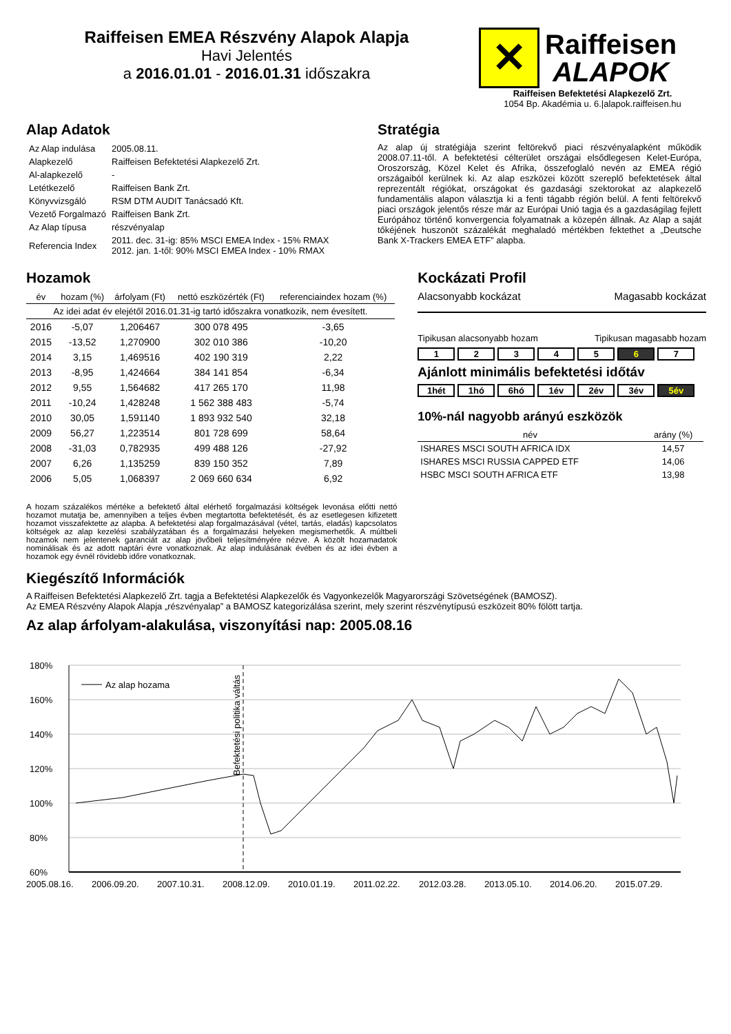Raiffeisen EMEA Részvény Alapok Alapja
Havi Jelentés
a 2016.01.01 - 2016.01.31 időszakra
✕
Raiffeisen
ALAPOK
Raiffeisen Befektetési Alapkezelő Zrt.
1054 Bp. Akadémia u. 6.|alapok.raiffeisen.hu
Alap Adatok
| Az Alap indulása | 2005.08.11. |
| Alapkezelő | Raiffeisen Befektetési Alapkezelő Zrt. |
| Al-alapkezelő | - |
| Letétkezelő | Raiffeisen Bank Zrt. |
| Könyvvizsgáló | RSM DTM AUDIT Tanácsadó Kft. |
| Vezető Forgalmazó | Raiffeisen Bank Zrt. |
| Az Alap típusa | részvényalap |
| Referencia Index | 2011. dec. 31-ig: 85% MSCI EMEA Index - 15% RMAX 2012. jan. 1-től: 90% MSCI EMEA Index - 10% RMAX |
Stratégia
Az alap új stratégiája szerint feltörekvő piaci részvényalapként működik 2008.07.11-től. A befektetési célterület országai elsődlegesen Kelet-Európa, Oroszország, Közel Kelet és Afrika, összefoglaló nevén az EMEA régió országaiból kerülnek ki. Az alap eszközei között szereplő befektetések által reprezentált régiókat, országokat és gazdasági szektorokat az alapkezelő fundamentális alapon választja ki a fenti tágabb régión belül. A fenti feltörekvő piaci országok jelentős része már az Európai Unió tagja és a gazdaságilag fejlett Európához történő konvergencia folyamatnak a közepén állnak. Az Alap a saját tőkéjének huszonöt százalékát meghaladó mértékben fektethet a „Deutsche Bank X-Trackers EMEA ETF” alapba.
Hozamok
| év | hozam (%) | árfolyam (Ft) | nettó eszközérték (Ft) | referenciaindex hozam (%) |
| --- | --- | --- | --- | --- |
| Az idei adat év elejétől 2016.01.31-ig tartó időszakra vonatkozik, nem évesített. | | | | |
| 2016 | -5,07 | 1,206467 | 300 078 495 | -3,65 |
| 2015 | -13,52 | 1,270900 | 302 010 386 | -10,20 |
| 2014 | 3,15 | 1,469516 | 402 190 319 | 2,22 |
| 2013 | -8,95 | 1,424664 | 384 141 854 | -6,34 |
| 2012 | 9,55 | 1,564682 | 417 265 170 | 11,98 |
| 2011 | -10,24 | 1,428248 | 1 562 388 483 | -5,74 |
| 2010 | 30,05 | 1,591140 | 1 893 932 540 | 32,18 |
| 2009 | 56,27 | 1,223514 | 801 728 699 | 58,64 |
| 2008 | -31,03 | 0,782935 | 499 488 126 | -27,92 |
| 2007 | 6,26 | 1,135259 | 839 150 352 | 7,89 |
| 2006 | 5,05 | 1,068397 | 2 069 660 634 | 6,92 |
A hozam százalékos mértéke a befektető által elérhető forgalmazási költségek levonása előtti nettó hozamot mutatja be, amennyiben a teljes évben megtartotta befektetését, és az esetlegesen kifizetett hozamot visszafektette az alapba. A befektetési alap forgalmazásával (vétel, tartás, eladás) kapcsolatos költségek az alap kezelési szabályzatában és a forgalmazási helyeken megismerhetők. A múltbeli hozamok nem jelentenek garanciát az alap jövőbeli teljesítményére nézve. A közölt hozamadatok nominálisak és az adott naptári évre vonatkoznak. Az alap indulásának évében és az idei évben a hozamok egy évnél rövidebb időre vonatkoznak.
Kockázati Profil
Alacsonyabb kockázat Magasabb kockázat
Tipikusan alacsonyabb hozam Tipikusan magasabb hozam
12345 6 7
Ajánlott minimális befektetési időtáv
1hét 1hó 6hó 1év 2év 3év 5év
10%-nál nagyobb arányú eszközök
| név | arány (%) |
| --- | --- |
| ISHARES MSCI SOUTH AFRICA IDX | 14,57 |
| ISHARES MSCI RUSSIA CAPPED ETF | 14,06 |
| HSBC MSCI SOUTH AFRICA ETF | 13,98 |
Kiegészítő Információk
A Raiffeisen Befektetési Alapkezelő Zrt. tagja a Befektetési Alapkezelők és Vagyonkezelők Magyarországi Szövetségének (BAMOSZ).
Az EMEA Részvény Alapok Alapja „részvényalap” a BAMOSZ kategorizálása szerint, mely szerint részvénytípusú eszközeit 80% fölött tartja.
Az alap árfolyam-alakulása, viszonyítási nap: 2005.08.16
180%
160%
140%
120%
100%
80%
60%
Befektetési politika váltás
Az alap hozama
2005.08.16.
2006.09.20.
2007.10.31.
2008.12.09.
2010.01.19.
2011.02.22.
2012.03.28.
2013.05.10.
2014.06.20.
2015.07.29.